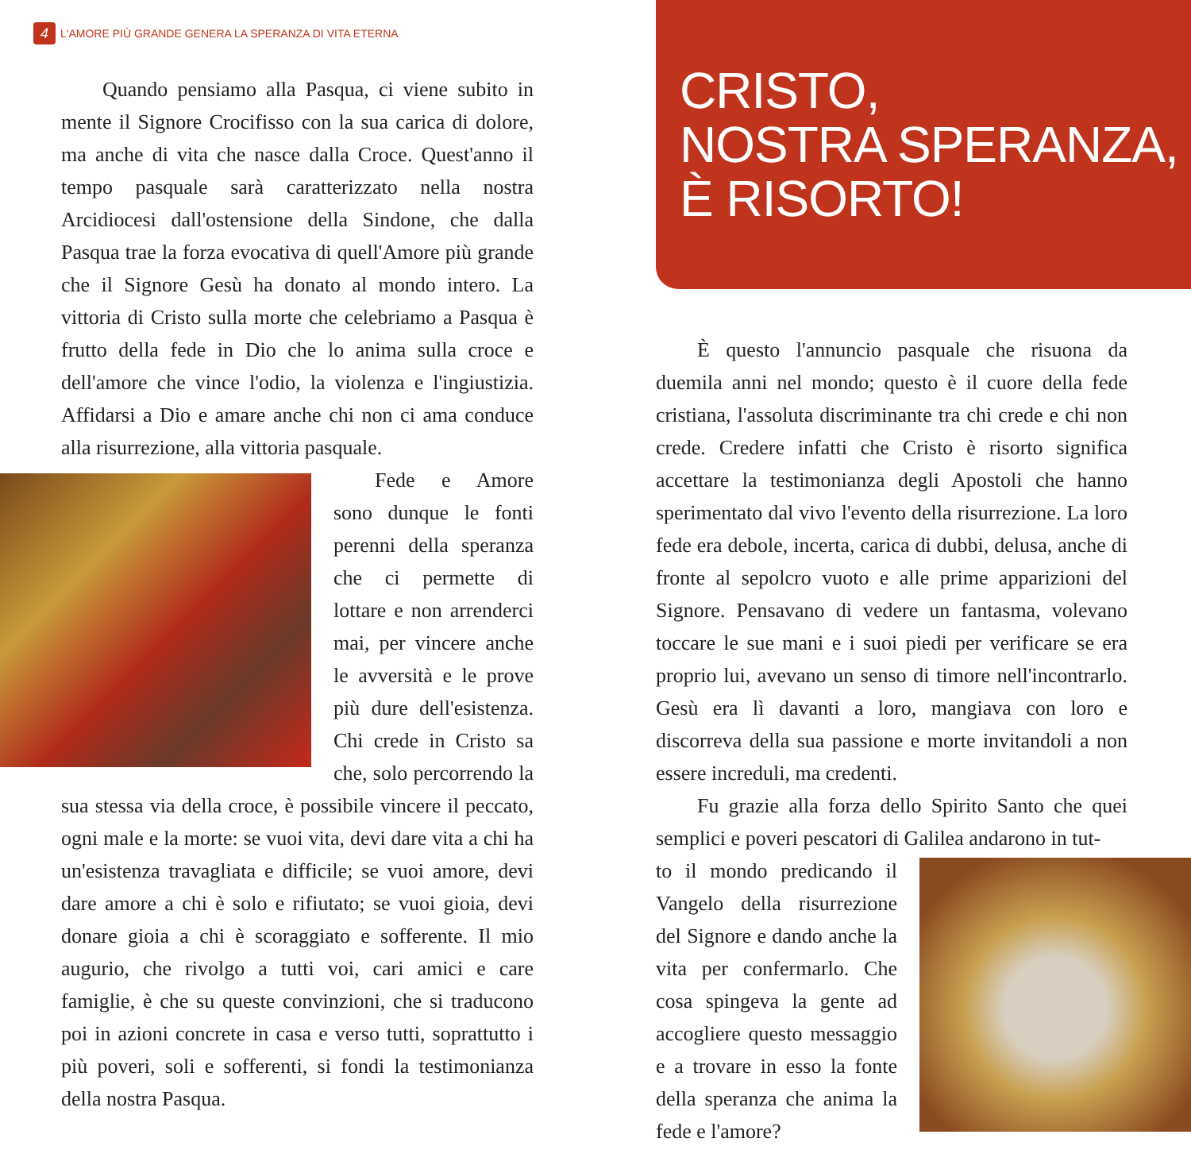4 L'AMORE PIÙ GRANDE GENERA LA SPERANZA DI VITA ETERNA
Quando pensiamo alla Pasqua, ci viene subito in mente il Signore Crocifisso con la sua carica di dolore, ma anche di vita che nasce dalla Croce. Quest'anno il tempo pasquale sarà caratterizzato nella nostra Arcidiocesi dall'ostensione della Sindone, che dalla Pasqua trae la forza evocativa di quell'Amore più grande che il Signore Gesù ha donato al mondo intero. La vittoria di Cristo sulla morte che celebriamo a Pasqua è frutto della fede in Dio che lo anima sulla croce e dell'amore che vince l'odio, la violenza e l'ingiustizia. Affidarsi a Dio e amare anche chi non ci ama conduce alla risurrezione, alla vittoria pasquale.
Fede e Amore sono dunque le fonti perenni della speranza che ci permette di lottare e non arrenderci mai, per vincere anche le avversità e le prove più dure dell'esistenza. Chi crede in Cristo sa che, solo percorrendo la sua stessa via della croce, è possibile vincere il peccato, ogni male e la morte: se vuoi vita, devi dare vita a chi ha un'esistenza travagliata e difficile; se vuoi amore, devi dare amore a chi è solo e rifiutato; se vuoi gioia, devi donare gioia a chi è scoraggiato e sofferente. Il mio augurio, che rivolgo a tutti voi, cari amici e care famiglie, è che su queste convinzioni, che si traducono poi in azioni concrete in casa e verso tutti, soprattutto i più poveri, soli e sofferenti, si fondi la testimonianza della nostra Pasqua.
CRISTO,
NOSTRA SPERANZA,
È RISORTO!
È questo l'annuncio pasquale che risuona da duemila anni nel mondo; questo è il cuore della fede cristiana, l'assoluta discriminante tra chi crede e chi non crede. Credere infatti che Cristo è risorto significa accettare la testimonianza degli Apostoli che hanno sperimentato dal vivo l'evento della risurrezione. La loro fede era debole, incerta, carica di dubbi, delusa, anche di fronte al sepolcro vuoto e alle prime apparizioni del Signore. Pensavano di vedere un fantasma, volevano toccare le sue mani e i suoi piedi per verificare se era proprio lui, avevano un senso di timore nell'incontrarlo. Gesù era lì davanti a loro, mangiava con loro e discorreva della sua passione e morte invitandoli a non essere increduli, ma credenti.
Fu grazie alla forza dello Spirito Santo che quei semplici e poveri pescatori di Galilea andarono in tut-
to il mondo predicando il Vangelo della risurrezione del Signore e dando anche la vita per confermarlo. Che cosa spingeva la gente ad accogliere questo messaggio e a trovare in esso la fonte della speranza che anima la fede e l'amore?